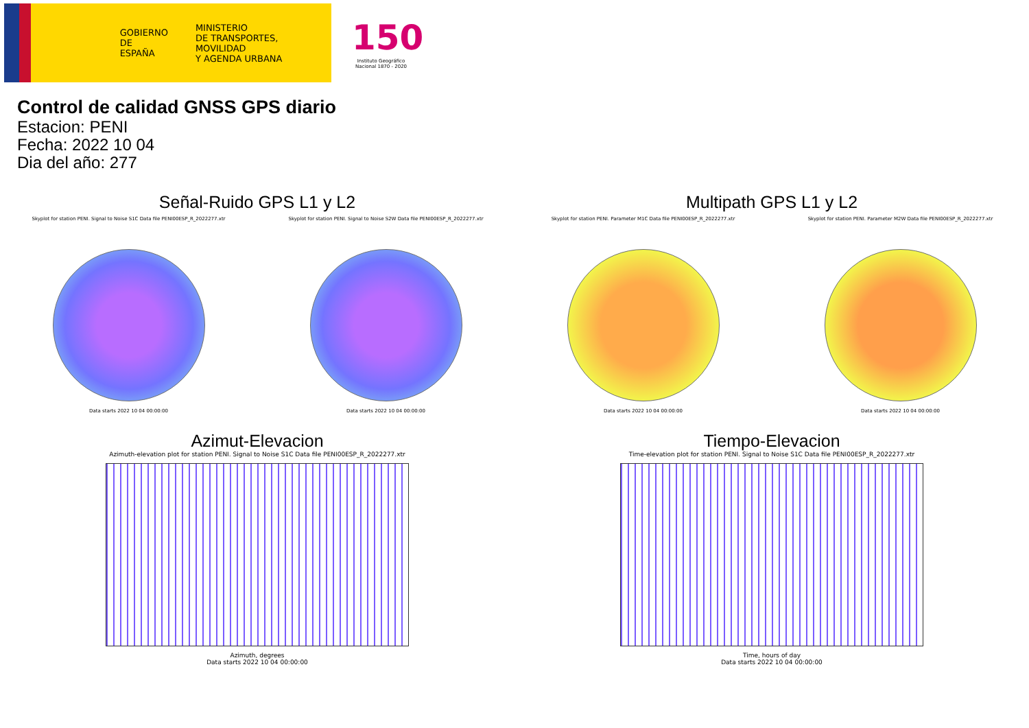GOBIERNO
DE ESPAÑA
MINISTERIO
DE TRANSPORTES, MOVILIDAD
Y AGENDA URBANA
150
Instituto Geográfico Nacional 1870 - 2020
Control de calidad GNSS GPS diario
Estacion: PENI
Fecha: 2022 10 04
Dia del año: 277
Señal-Ruido GPS L1 y L2
Skyplot for station PENI. Signal to Noise S1C Data file PENI00ESP_R_2022277.xtr
Data starts 2022 10 04 00:00:00
Skyplot for station PENI. Signal to Noise S2W Data file PENI00ESP_R_2022277.xtr
Data starts 2022 10 04 00:00:00
Multipath GPS L1 y L2
Skyplot for station PENI. Parameter M1C Data file PENI00ESP_R_2022277.xtr
Data starts 2022 10 04 00:00:00
Skyplot for station PENI. Parameter M2W Data file PENI00ESP_R_2022277.xtr
Data starts 2022 10 04 00:00:00
Azimut-Elevacion
Azimuth-elevation plot for station PENI. Signal to Noise S1C Data file PENI00ESP_R_2022277.xtr
Azimuth, degrees
Data starts 2022 10 04 00:00:00
Tiempo-Elevacion
Time-elevation plot for station PENI. Signal to Noise S1C Data file PENI00ESP_R_2022277.xtr
Time, hours of day
Data starts 2022 10 04 00:00:00